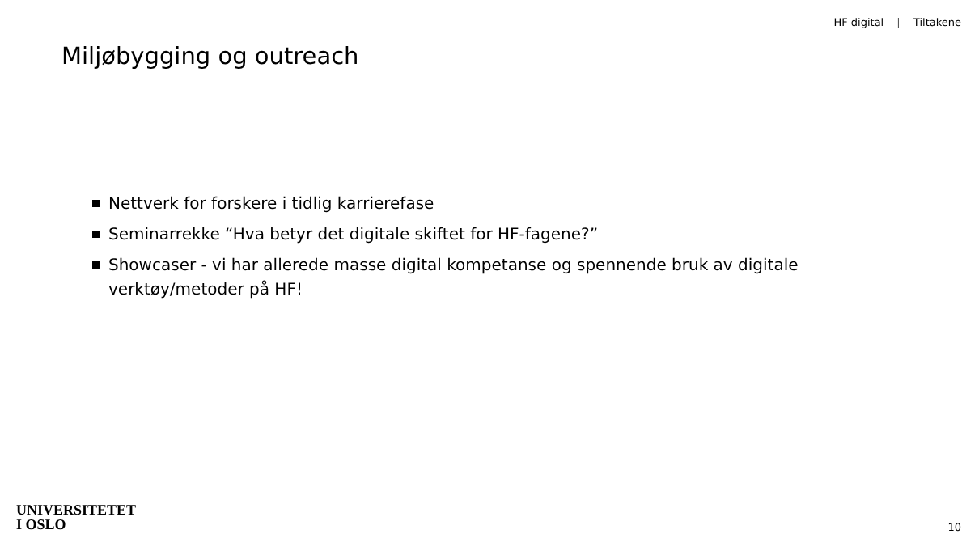HF digital | Tiltakene
Miljøbygging og outreach
Nettverk for forskere i tidlig karrierefase
Seminarrekke “Hva betyr det digitale skiftet for HF-fagene?”
Showcaser - vi har allerede masse digital kompetanse og spennende bruk av digitale verktøy/metoder på HF!
UNIVERSITETET
I OSLO
10